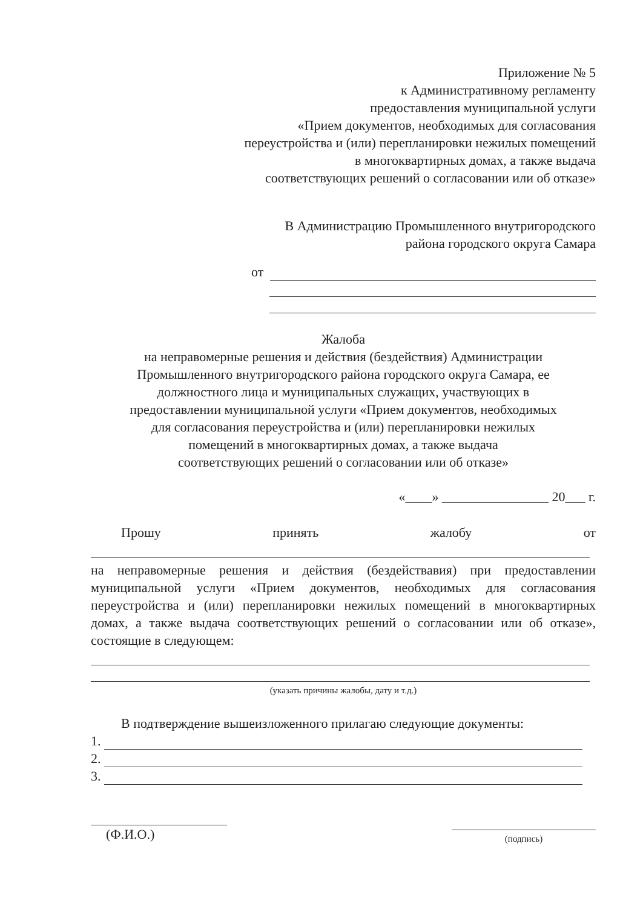Приложение № 5
к Административному регламенту
предоставления муниципальной услуги
«Прием документов, необходимых для согласования
переустройства и (или) перепланировки нежилых помещений
в многоквартирных домах, а также выдача
соответствующих решений о согласовании или об отказе»
В Администрацию Промышленного внутригородского
района городского округа Самара
от
Жалоба
на неправомерные решения и действия (бездействия) Администрации
Промышленного внутригородского района городского округа Самара, ее
должностного лица и муниципальных служащих, участвующих в
предоставлении муниципальной услуги «Прием документов, необходимых
для согласования переустройства и (или) перепланировки нежилых
помещений в многоквартирных домах, а также выдача
соответствующих решений о согласовании или об отказе»
«____» ________________ 20___ г.
Прошу принять жалобу от
на неправомерные решения и действия (бездействавия) при предоставлении муниципальной услуги «Прием документов, необходимых для согласования переустройства и (или) перепланировки нежилых помещений в многоквартирных домах, а также выдача соответствующих решений о согласовании или об отказе», состоящие в следующем:
(указать причины жалобы, дату и т.д.)
В подтверждение вышеизложенного прилагаю следующие документы:
1.
2.
3.
(Ф.И.О.)
(подпись)